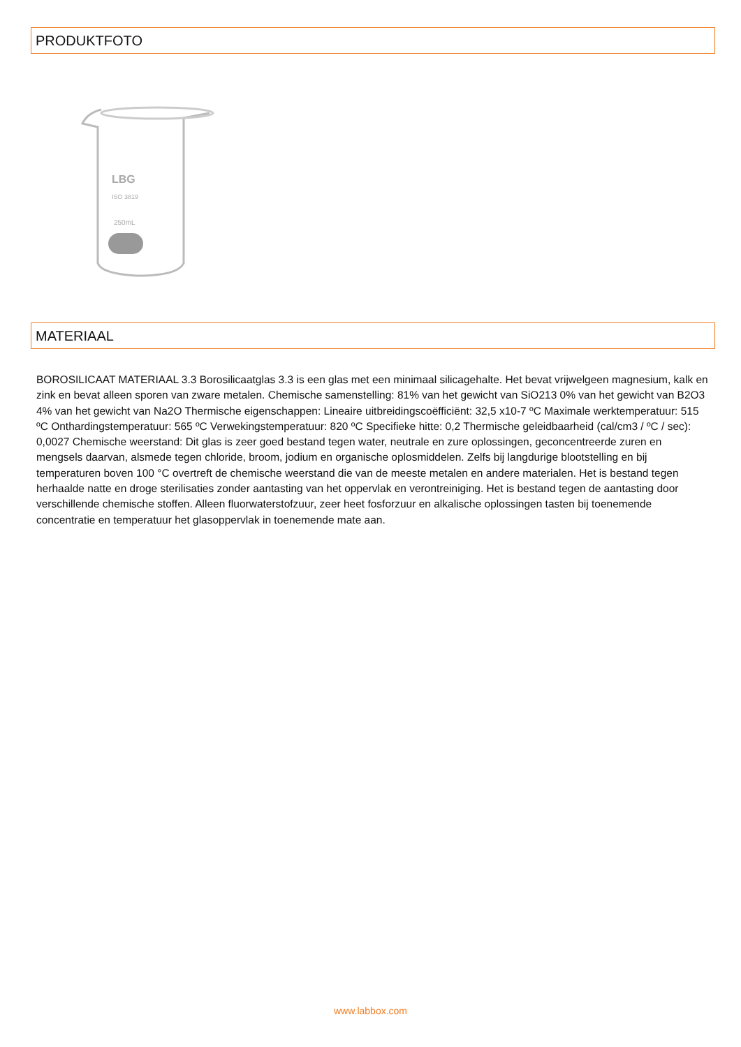PRODUKTFOTO
LBG
ISO 3819
250mL
MATERIAAL
BOROSILICAAT MATERIAAL 3.3 Borosilicaatglas 3.3 is een glas met een minimaal silicagehalte. Het bevat vrijwelgeen magnesium, kalk en zink en bevat alleen sporen van zware metalen. Chemische samenstelling: 81% van het gewicht van SiO213 0% van het gewicht van B2O3 4% van het gewicht van Na2O Thermische eigenschappen: Lineaire uitbreidingscoëfficiënt: 32,5 x10-7 ºC Maximale werktemperatuur: 515 ºC Onthardingstemperatuur: 565 ºC Verwekingstemperatuur: 820 ºC Specifieke hitte: 0,2 Thermische geleidbaarheid (cal/cm3 / ºC / sec): 0,0027 Chemische weerstand: Dit glas is zeer goed bestand tegen water, neutrale en zure oplossingen, geconcentreerde zuren en mengsels daarvan, alsmede tegen chloride, broom, jodium en organische oplosmiddelen. Zelfs bij langdurige blootstelling en bij temperaturen boven 100 °C overtreft de chemische weerstand die van de meeste metalen en andere materialen. Het is bestand tegen herhaalde natte en droge sterilisaties zonder aantasting van het oppervlak en verontreiniging. Het is bestand tegen de aantasting door verschillende chemische stoffen. Alleen fluorwaterstofzuur, zeer heet fosforzuur en alkalische oplossingen tasten bij toenemende concentratie en temperatuur het glasoppervlak in toenemende mate aan.
www.labbox.com